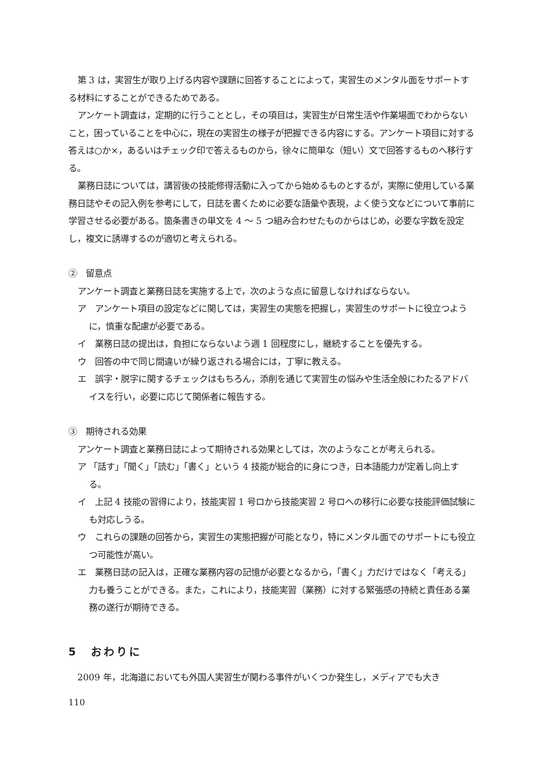第 3 は，実習生が取り上げる内容や課題に回答することによって，実習生のメンタル面をサポートする材料にすることができるためである。
アンケート調査は，定期的に行うこととし，その項目は，実習生が日常生活や作業場面でわからないこと，困っていることを中心に，現在の実習生の様子が把握できる内容にする。アンケート項目に対する答えは○か×，あるいはチェック印で答えるものから，徐々に簡単な（短い）文で回答するものへ移行する。
業務日誌については，講習後の技能修得活動に入ってから始めるものとするが，実際に使用している業務日誌やその記入例を参考にして，日誌を書くために必要な語彙や表現，よく使う文などについて事前に学習させる必要がある。箇条書きの単文を 4 ～ 5 つ組み合わせたものからはじめ，必要な字数を設定し，複文に誘導するのが適切と考えられる。
②　留意点
アンケート調査と業務日誌を実施する上で，次のような点に留意しなければならない。
ア　アンケート項目の設定などに関しては，実習生の実態を把握し，実習生のサポートに役立つように，慎重な配慮が必要である。
イ　業務日誌の提出は，負担にならないよう週 1 回程度にし，継続することを優先する。
ウ　回答の中で同じ間違いが繰り返される場合には，丁寧に教える。
エ　誤字・脱字に関するチェックはもちろん，添削を通じて実習生の悩みや生活全般にわたるアドバイスを行い，必要に応じて関係者に報告する。
③　期待される効果
アンケート調査と業務日誌によって期待される効果としては，次のようなことが考えられる。
ア 「話す」「聞く」「読む」「書く」という 4 技能が総合的に身につき，日本語能力が定着し向上する。
イ　上記 4 技能の習得により，技能実習 1 号ロから技能実習 2 号ロへの移行に必要な技能評価試験にも対応しうる。
ウ　これらの課題の回答から，実習生の実態把握が可能となり，特にメンタル面でのサポートにも役立つ可能性が高い。
エ　業務日誌の記入は，正確な業務内容の記憶が必要となるから，「書く」力だけではなく「考える」力も養うことができる。また，これにより，技能実習（業務）に対する緊張感の持続と責任ある業務の遂行が期待できる。
5　おわりに
2009 年，北海道においても外国人実習生が関わる事件がいくつか発生し，メディアでも大き
110